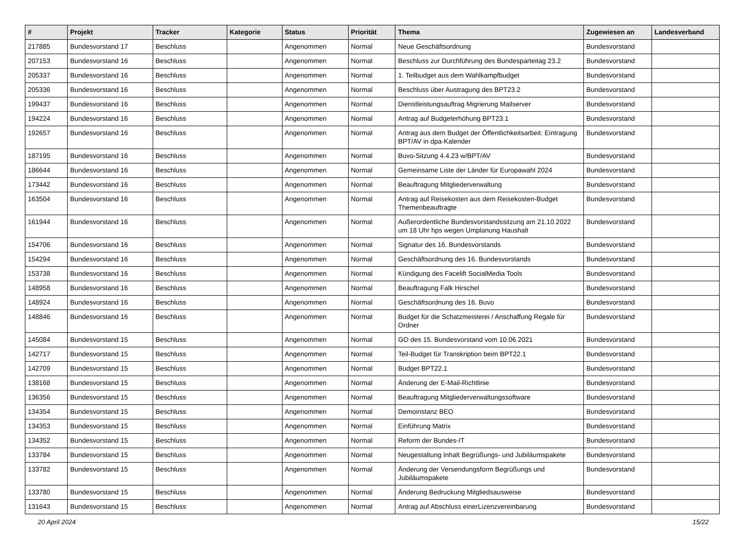| # | Projekt | Tracker | Kategorie | Status | Priorität | Thema | Zugewiesen an | Landesverband |
| --- | --- | --- | --- | --- | --- | --- | --- | --- |
| 217885 | Bundesvorstand 17 | Beschluss | | Angenommen | Normal | Neue Geschäftsordnung | Bundesvorstand | |
| 207153 | Bundesvorstand 16 | Beschluss | | Angenommen | Normal | Beschluss zur Durchführung des Bundesparteitag 23.2 | Bundesvorstand | |
| 205337 | Bundesvorstand 16 | Beschluss | | Angenommen | Normal | 1. Teilbudget aus dem Wahlkampfbudget | Bundesvorstand | |
| 205336 | Bundesvorstand 16 | Beschluss | | Angenommen | Normal | Beschluss über Austragung des BPT23.2 | Bundesvorstand | |
| 199437 | Bundesvorstand 16 | Beschluss | | Angenommen | Normal | Dienstleistungsauftrag Migrierung Mailserver | Bundesvorstand | |
| 194224 | Bundesvorstand 16 | Beschluss | | Angenommen | Normal | Antrag auf Budgeterhöhung BPT23.1 | Bundesvorstand | |
| 192657 | Bundesvorstand 16 | Beschluss | | Angenommen | Normal | Antrag aus dem Budget der Öffentlichkeitsarbeit: Eintragung BPT/AV in dpa-Kalender | Bundesvorstand | |
| 187195 | Bundesvorstand 16 | Beschluss | | Angenommen | Normal | Buvo-Sitzung 4.4.23 w/BPT/AV | Bundesvorstand | |
| 186644 | Bundesvorstand 16 | Beschluss | | Angenommen | Normal | Gemeinsame Liste der Länder für Europawahl 2024 | Bundesvorstand | |
| 173442 | Bundesvorstand 16 | Beschluss | | Angenommen | Normal | Beauftragung Mitgliederverwaltung | Bundesvorstand | |
| 163504 | Bundesvorstand 16 | Beschluss | | Angenommen | Normal | Antrag auf Reisekosten aus dem Reisekosten-Budget Themenbeauftragte | Bundesvorstand | |
| 161944 | Bundesvorstand 16 | Beschluss | | Angenommen | Normal | Außerordentliche Bundesvorstandssitzung am 21.10.2022 um 18 Uhr hps wegen Umplanung Haushalt | Bundesvorstand | |
| 154706 | Bundesvorstand 16 | Beschluss | | Angenommen | Normal | Signatur des 16. Bundesvorstands | Bundesvorstand | |
| 154294 | Bundesvorstand 16 | Beschluss | | Angenommen | Normal | Geschäftsordnung des 16. Bundesvorstands | Bundesvorstand | |
| 153738 | Bundesvorstand 16 | Beschluss | | Angenommen | Normal | Kündigung des Facelift SocialMedia Tools | Bundesvorstand | |
| 148958 | Bundesvorstand 16 | Beschluss | | Angenommen | Normal | Beauftragung Falk Hirschel | Bundesvorstand | |
| 148924 | Bundesvorstand 16 | Beschluss | | Angenommen | Normal | Geschäftsordnung des 16. Buvo | Bundesvorstand | |
| 148846 | Bundesvorstand 16 | Beschluss | | Angenommen | Normal | Budget für die Schatzmeisterei / Anschaffung Regale für Ordner | Bundesvorstand | |
| 145084 | Bundesvorstand 15 | Beschluss | | Angenommen | Normal | GO des 15. Bundesvorstand vom 10.06.2021 | Bundesvorstand | |
| 142717 | Bundesvorstand 15 | Beschluss | | Angenommen | Normal | Teil-Budget für Transkription beim BPT22.1 | Bundesvorstand | |
| 142709 | Bundesvorstand 15 | Beschluss | | Angenommen | Normal | Budget BPT22.1 | Bundesvorstand | |
| 138168 | Bundesvorstand 15 | Beschluss | | Angenommen | Normal | Änderung der E-Mail-Richtlinie | Bundesvorstand | |
| 136356 | Bundesvorstand 15 | Beschluss | | Angenommen | Normal | Beauftragung Mitgliederverwaltungssoftware | Bundesvorstand | |
| 134354 | Bundesvorstand 15 | Beschluss | | Angenommen | Normal | Demoinstanz BEO | Bundesvorstand | |
| 134353 | Bundesvorstand 15 | Beschluss | | Angenommen | Normal | Einführung Matrix | Bundesvorstand | |
| 134352 | Bundesvorstand 15 | Beschluss | | Angenommen | Normal | Reform der Bundes-IT | Bundesvorstand | |
| 133784 | Bundesvorstand 15 | Beschluss | | Angenommen | Normal | Neugestaltung Inhalt Begrüßungs- und Jubiläumspakete | Bundesvorstand | |
| 133782 | Bundesvorstand 15 | Beschluss | | Angenommen | Normal | Änderung der Versendungsform Begrüßungs und Jubiläumspakete | Bundesvorstand | |
| 133780 | Bundesvorstand 15 | Beschluss | | Angenommen | Normal | Änderung Bedruckung Mitgliedsausweise | Bundesvorstand | |
| 131643 | Bundesvorstand 15 | Beschluss | | Angenommen | Normal | Antrag auf Abschluss einerLizenzvereinbarung | Bundesvorstand | |
20 April 2024 15/22